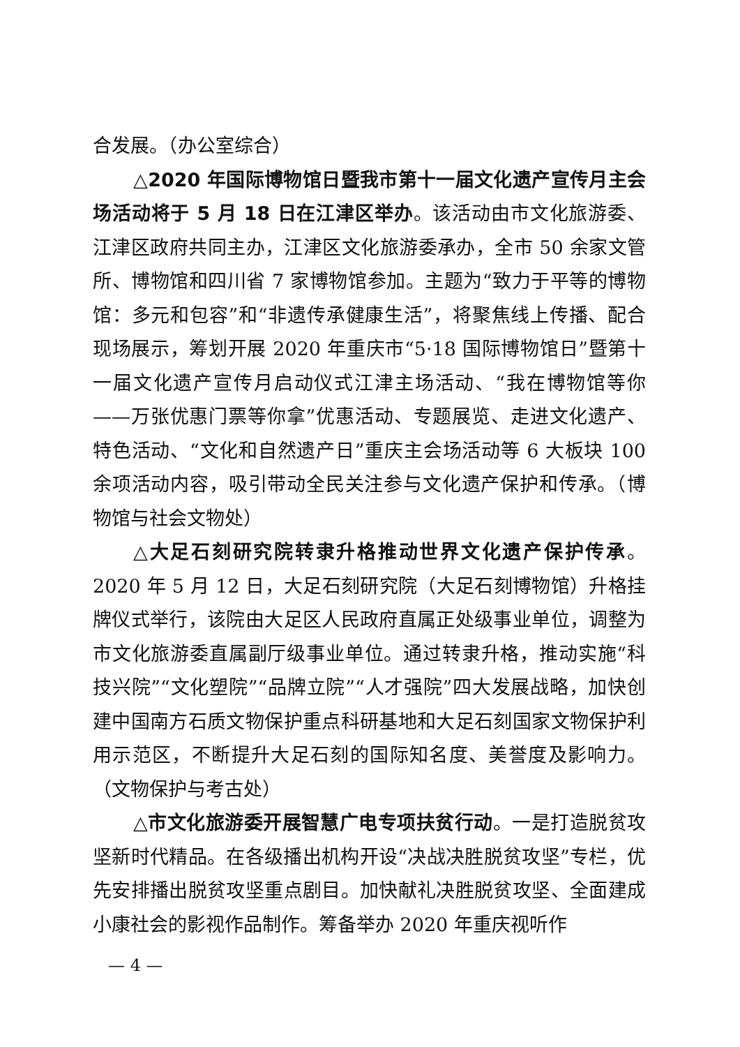合发展。（办公室综合）
△2020 年国际博物馆日暨我市第十一届文化遗产宣传月主会场活动将于 5 月 18 日在江津区举办。该活动由市文化旅游委、江津区政府共同主办，江津区文化旅游委承办，全市 50 余家文管所、博物馆和四川省 7 家博物馆参加。主题为“致力于平等的博物馆：多元和包容”和“非遗传承健康生活”，将聚焦线上传播、配合现场展示，筹划开展 2020 年重庆市“5·18 国际博物馆日”暨第十一届文化遗产宣传月启动仪式江津主场活动、“我在博物馆等你——万张优惠门票等你拿”优惠活动、专题展览、走进文化遗产、特色活动、“文化和自然遗产日”重庆主会场活动等 6 大板块 100 余项活动内容，吸引带动全民关注参与文化遗产保护和传承。（博物馆与社会文物处）
△大足石刻研究院转隶升格推动世界文化遗产保护传承。2020 年 5 月 12 日，大足石刻研究院（大足石刻博物馆）升格挂牌仪式举行，该院由大足区人民政府直属正处级事业单位，调整为市文化旅游委直属副厅级事业单位。通过转隶升格，推动实施“科技兴院”“文化塑院”“品牌立院”“人才强院”四大发展战略，加快创建中国南方石质文物保护重点科研基地和大足石刻国家文物保护利用示范区，不断提升大足石刻的国际知名度、美誉度及影响力。（文物保护与考古处）
△市文化旅游委开展智慧广电专项扶贫行动。一是打造脱贫攻坚新时代精品。在各级播出机构开设“决战决胜脱贫攻坚”专栏，优先安排播出脱贫攻坚重点剧目。加快献礼决胜脱贫攻坚、全面建成小康社会的影视作品制作。筹备举办 2020 年重庆视听作
— 4 —